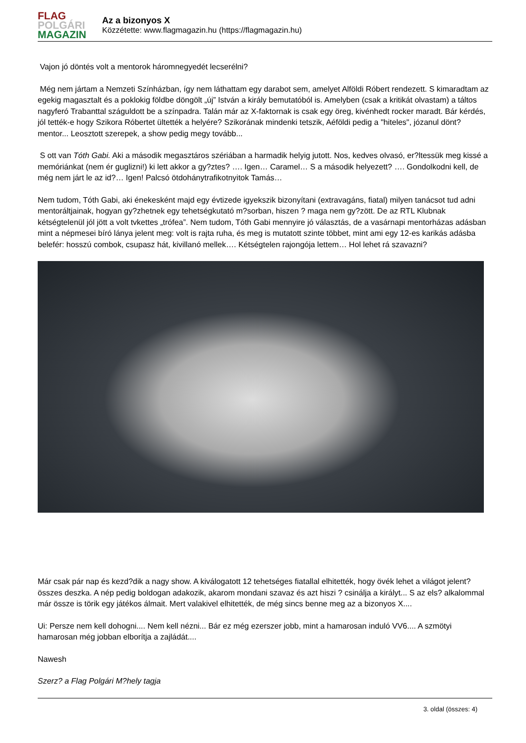FLAG
POLGÁRI
MAGAZIN
Az a bizonyos X
Közzétette: www.flagmagazin.hu (https://flagmagazin.hu)
Vajon jó döntés volt a mentorok háromnegyedét lecserélni?
Még nem jártam a Nemzeti Színházban, így nem láthattam egy darabot sem, amelyet Alföldi Róbert rendezett. S kimaradtam az egekig magasztalt és a poklokig földbe döngölt „új” István a király bemutatóból is. Amelyben (csak a kritikát olvastam) a táltos nagyferó Trabanttal száguldott be a színpadra. Talán már az X-faktornak is csak egy öreg, kivénhedt rocker maradt. Bár kérdés, jól tették-e hogy Szikora Róbertet ültették a helyére? Szikorának mindenki tetszik, Aéföldi pedig a "hiteles", józanul dönt? mentor... Leosztott szerepek, a show pedig megy tovább...
S ott van Tóth Gabi. Aki a második megasztáros szériában a harmadik helyig jutott. Nos, kedves olvasó, er?ltessük meg kissé a memóriánkat (nem ér guglizni!) ki lett akkor a gy?ztes? …. Igen… Caramel… S a második helyezett? …. Gondolkodni kell, de még nem járt le az id?… Igen! Palcsó ötdohánytrafikotnyitok Tamás…
Nem tudom, Tóth Gabi, aki énekesként majd egy évtizede igyekszik bizonyítani (extravagáns, fiatal) milyen tanácsot tud adni mentoráltjainak, hogyan gy?zhetnek egy tehetségkutató m?sorban, hiszen ? maga nem gy?zött. De az RTL Klubnak kétségtelenül jól jött a volt tvkettes „trófea”. Nem tudom, Tóth Gabi mennyire jó választás, de a vasárnapi mentorházas adásban mint a népmesei bíró lánya jelent meg: volt is rajta ruha, és meg is mutatott szinte többet, mint ami egy 12-es karikás adásba belefér: hosszú combok, csupasz hát, kivillanó mellek…. Kétségtelen rajongója lettem… Hol lehet rá szavazni?
Már csak pár nap és kezd?dik a nagy show. A kiválogatott 12 tehetséges fiatallal elhitették, hogy övék lehet a világot jelent? összes deszka. A nép pedig boldogan adakozik, akarom mondani szavaz és azt hiszi ? csinálja a királyt... S az els? alkalommal már össze is törik egy játékos álmait. Mert valakivel elhitették, de még sincs benne meg az a bizonyos X....
Ui: Persze nem kell dohogni.... Nem kell nézni... Bár ez még ezerszer jobb, mint a hamarosan induló VV6.... A szmötyi hamarosan még jobban elborítja a zajládát....
Nawesh
Szerz? a Flag Polgári M?hely tagja
3. oldal (összes: 4)